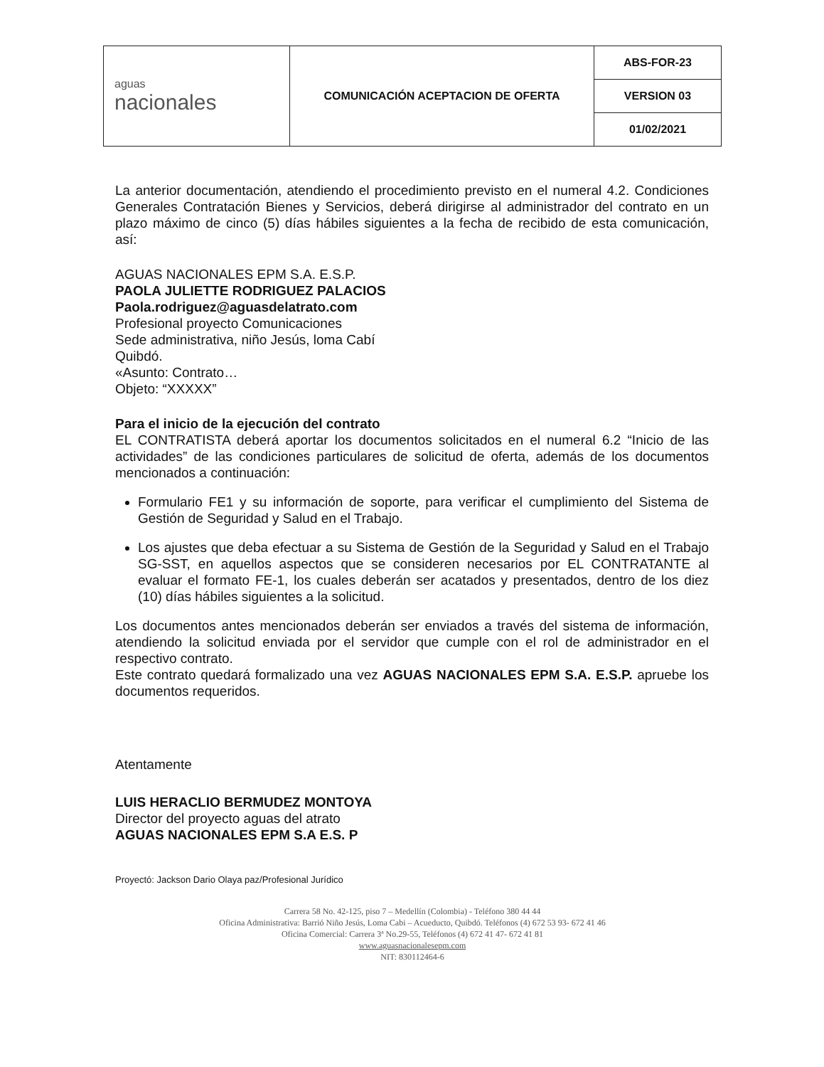| aguas nacionales | COMUNICACIÓN ACEPTACION DE OFERTA | ABS-FOR-23 |
| | | VERSION 03 |
| | | 01/02/2021 |
La anterior documentación, atendiendo el procedimiento previsto en el numeral 4.2. Condiciones Generales Contratación Bienes y Servicios, deberá dirigirse al administrador del contrato en un plazo máximo de cinco (5) días hábiles siguientes a la fecha de recibido de esta comunicación, así:
AGUAS NACIONALES EPM S.A. E.S.P.
PAOLA JULIETTE RODRIGUEZ PALACIOS
Paola.rodriguez@aguasdelatrato.com
Profesional proyecto Comunicaciones
Sede administrativa, niño Jesús, loma Cabí
Quibdó.
«Asunto: Contrato…
Objeto: “XXXXX”
Para el inicio de la ejecución del contrato
EL CONTRATISTA deberá aportar los documentos solicitados en el numeral 6.2 “Inicio de las actividades” de las condiciones particulares de solicitud de oferta, además de los documentos mencionados a continuación:
Formulario FE1 y su información de soporte, para verificar el cumplimiento del Sistema de Gestión de Seguridad y Salud en el Trabajo.
Los ajustes que deba efectuar a su Sistema de Gestión de la Seguridad y Salud en el Trabajo SG-SST, en aquellos aspectos que se consideren necesarios por EL CONTRATANTE al evaluar el formato FE-1, los cuales deberán ser acatados y presentados, dentro de los diez (10) días hábiles siguientes a la solicitud.
Los documentos antes mencionados deberán ser enviados a través del sistema de información, atendiendo la solicitud enviada por el servidor que cumple con el rol de administrador en el respectivo contrato.
Este contrato quedará formalizado una vez AGUAS NACIONALES EPM S.A. E.S.P. apruebe los documentos requeridos.
Atentamente
LUIS HERACLIO BERMUDEZ MONTOYA
Director del proyecto aguas del atrato
AGUAS NACIONALES EPM S.A E.S. P
Proyectó: Jackson Dario Olaya paz/Profesional Jurídico
Carrera 58 No. 42-125, piso 7 – Medellín (Colombia) - Teléfono 380 44 44
Oficina Administrativa: Barrió Niño Jesús, Loma Cabi – Acueducto, Quibdó. Teléfonos (4) 672 53 93- 672 41 46
Oficina Comercial: Carrera 3ª No.29-55, Teléfonos (4) 672 41 47- 672 41 81
www.aguasnacionalesepm.com
NIT: 830112464-6